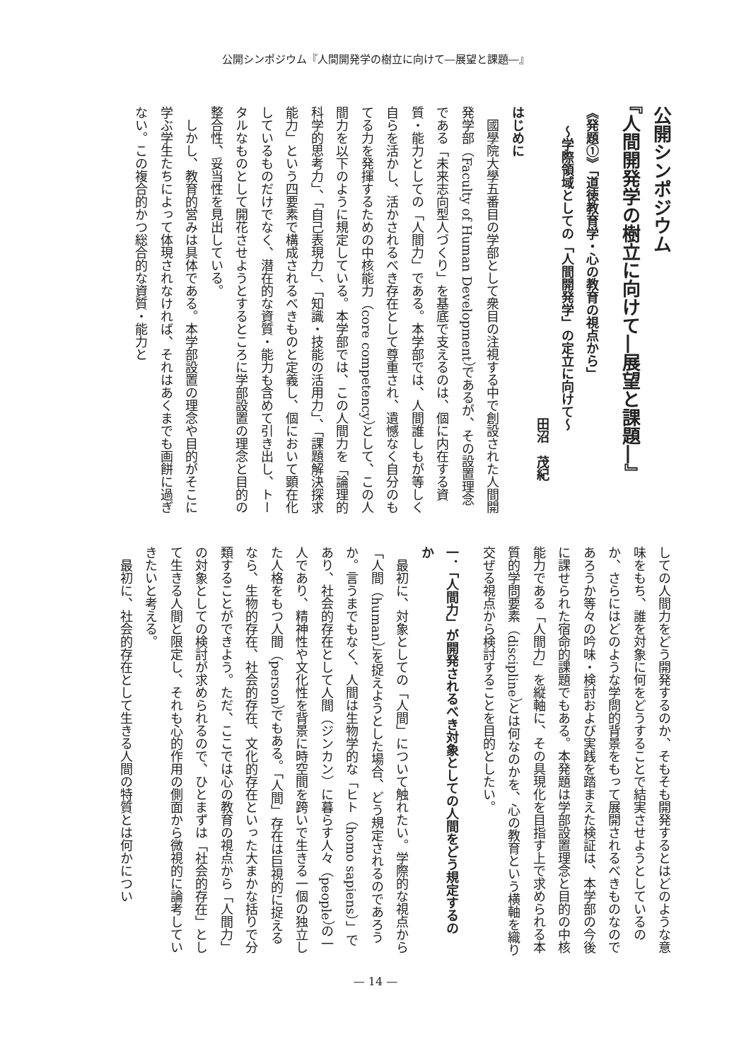公開シンポジウム『人間開発学の樹立に向けて―展望と課題―』
公開シンポジウム
『人間開発学の樹立に向けて―展望と課題―』
《発題①》「道徳教育学・心の教育の視点から」
～学際領域としての「人間開発学」の定立に向けて～
田沼　茂紀
はじめに
國學院大學五番目の学部として衆目の注視する中で創設された人間開発学部（Faculty of Human Development）であるが、その設置理念である「未来志向型人づくり」を基底で支えるのは、個に内在する資質・能力としての「人間力」である。本学部では、人間誰しもが等しく自らを活かし、活かされるべき存在として尊重され、遺憾なく自分のもてる力を発揮するための中核能力（core competency）として、この人間力を以下のように規定している。本学部では、この人間力を「論理的科学的思考力」、「自己表現力」、「知識・技能の活用力」、「課題解決探求能力」という四要素で構成されるべきものと定義し、個において顕在化しているものだけでなく、潜在的な資質・能力も含めて引き出し、トータルなものとして開花させようとするところに学部設置の理念と目的の整合性、妥当性を見出している。
しかし、教育的営みは具体である。本学部設置の理念や目的がそこに学ぶ学生たちによって体現されなければ、それはあくまでも画餅に過ぎない。この複合的かつ総合的な資質・能力と
しての人間力をどう開発するのか、そもそも開発するとはどのような意味をもち、誰を対象に何をどうすることで結実させようとしているのか、さらにはどのような学問的背景をもって展開されるべきものなのであろうか等々の吟味・検討および実践を踏まえた検証は、本学部の今後に課せられた宿命的課題でもある。本発題は学部設置理念と目的の中核能力である「人間力」を縦軸に、その具現化を目指す上で求められる本質的学問要素（discipline）とは何なのかを、心の教育という横軸を織り交ぜる視点から検討することを目的としたい。
一．「人間力」が開発されるべき対象としての人間をどう規定するのか
最初に、対象としての「人間」について触れたい。学際的な視点から「人間（human）」を捉えようとした場合、どう規定されるのであろうか。言うまでもなく、人間は生物学的な「ヒト（homo sapiens）」であり、社会的存在として人間（ジンカン）に暮らす人々（people）の一人であり、精神性や文化性を背景に時空間を跨いで生きる一個の独立した人格をもつ人間（person）でもある。「人間」存在は巨視的に捉えるなら、生物的存在、社会的存在、文化的存在といった大まかな括りで分類することができよう。ただ、ここでは心の教育の視点から「人間力」の対象としての検討が求められるので、ひとまずは「社会的存在」として生きる人間と限定し、それも心的作用の側面から微視的に論考していきたいと考える。
最初に、社会的存在として生きる人間の特質とは何かについ
— 14 —